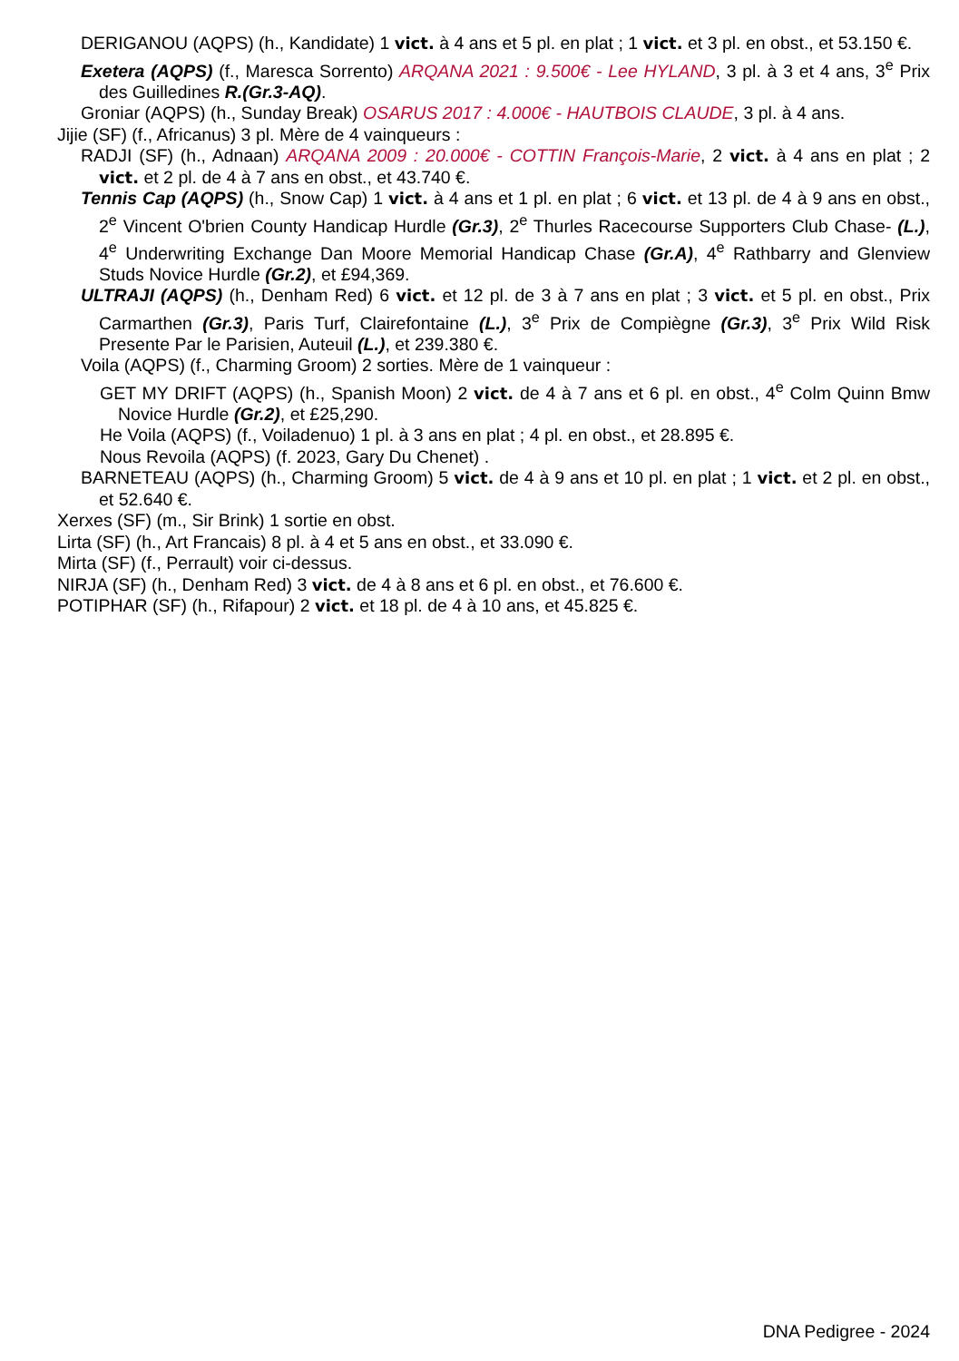DERIGANOU (AQPS) (h., Kandidate) 1 vict. à 4 ans et 5 pl. en plat ; 1 vict. et 3 pl. en obst., et 53.150 €.
Exetera (AQPS) (f., Maresca Sorrento) ARQANA 2021 : 9.500€ - Lee HYLAND, 3 pl. à 3 et 4 ans, 3<sup>e</sup> Prix des Guilledines R.(Gr.3-AQ).
Groniar (AQPS) (h., Sunday Break) OSARUS 2017 : 4.000€ - HAUTBOIS CLAUDE, 3 pl. à 4 ans.
Jijie (SF) (f., Africanus) 3 pl. Mère de 4 vainqueurs :
RADJI (SF) (h., Adnaan) ARQANA 2009 : 20.000€ - COTTIN François-Marie, 2 vict. à 4 ans en plat ; 2 vict. et 2 pl. de 4 à 7 ans en obst., et 43.740 €.
Tennis Cap (AQPS) (h., Snow Cap) 1 vict. à 4 ans et 1 pl. en plat ; 6 vict. et 13 pl. de 4 à 9 ans en obst., 2<sup>e</sup> Vincent O'brien County Handicap Hurdle (Gr.3), 2<sup>e</sup> Thurles Racecourse Supporters Club Chase- (L.), 4<sup>e</sup> Underwriting Exchange Dan Moore Memorial Handicap Chase (Gr.A), 4<sup>e</sup> Rathbarry and Glenview Studs Novice Hurdle (Gr.2), et £94,369.
ULTRAJI (AQPS) (h., Denham Red) 6 vict. et 12 pl. de 3 à 7 ans en plat ; 3 vict. et 5 pl. en obst., Prix Carmarthen (Gr.3), Paris Turf, Clairefontaine (L.), 3<sup>e</sup> Prix de Compiègne (Gr.3), 3<sup>e</sup> Prix Wild Risk Presente Par le Parisien, Auteuil (L.), et 239.380 €.
Voila (AQPS) (f., Charming Groom) 2 sorties. Mère de 1 vainqueur :
GET MY DRIFT (AQPS) (h., Spanish Moon) 2 vict. de 4 à 7 ans et 6 pl. en obst., 4<sup>e</sup> Colm Quinn Bmw Novice Hurdle (Gr.2), et £25,290.
He Voila (AQPS) (f., Voiladenuo) 1 pl. à 3 ans en plat ; 4 pl. en obst., et 28.895 €.
Nous Revoila (AQPS) (f. 2023, Gary Du Chenet) .
BARNETEAU (AQPS) (h., Charming Groom) 5 vict. de 4 à 9 ans et 10 pl. en plat ; 1 vict. et 2 pl. en obst., et 52.640 €.
Xerxes (SF) (m., Sir Brink) 1 sortie en obst.
Lirta (SF) (h., Art Francais) 8 pl. à 4 et 5 ans en obst., et 33.090 €.
Mirta (SF) (f., Perrault) voir ci-dessus.
NIRJA (SF) (h., Denham Red) 3 vict. de 4 à 8 ans et 6 pl. en obst., et 76.600 €.
POTIPHAR (SF) (h., Rifapour) 2 vict. et 18 pl. de 4 à 10 ans, et 45.825 €.
DNA Pedigree - 2024